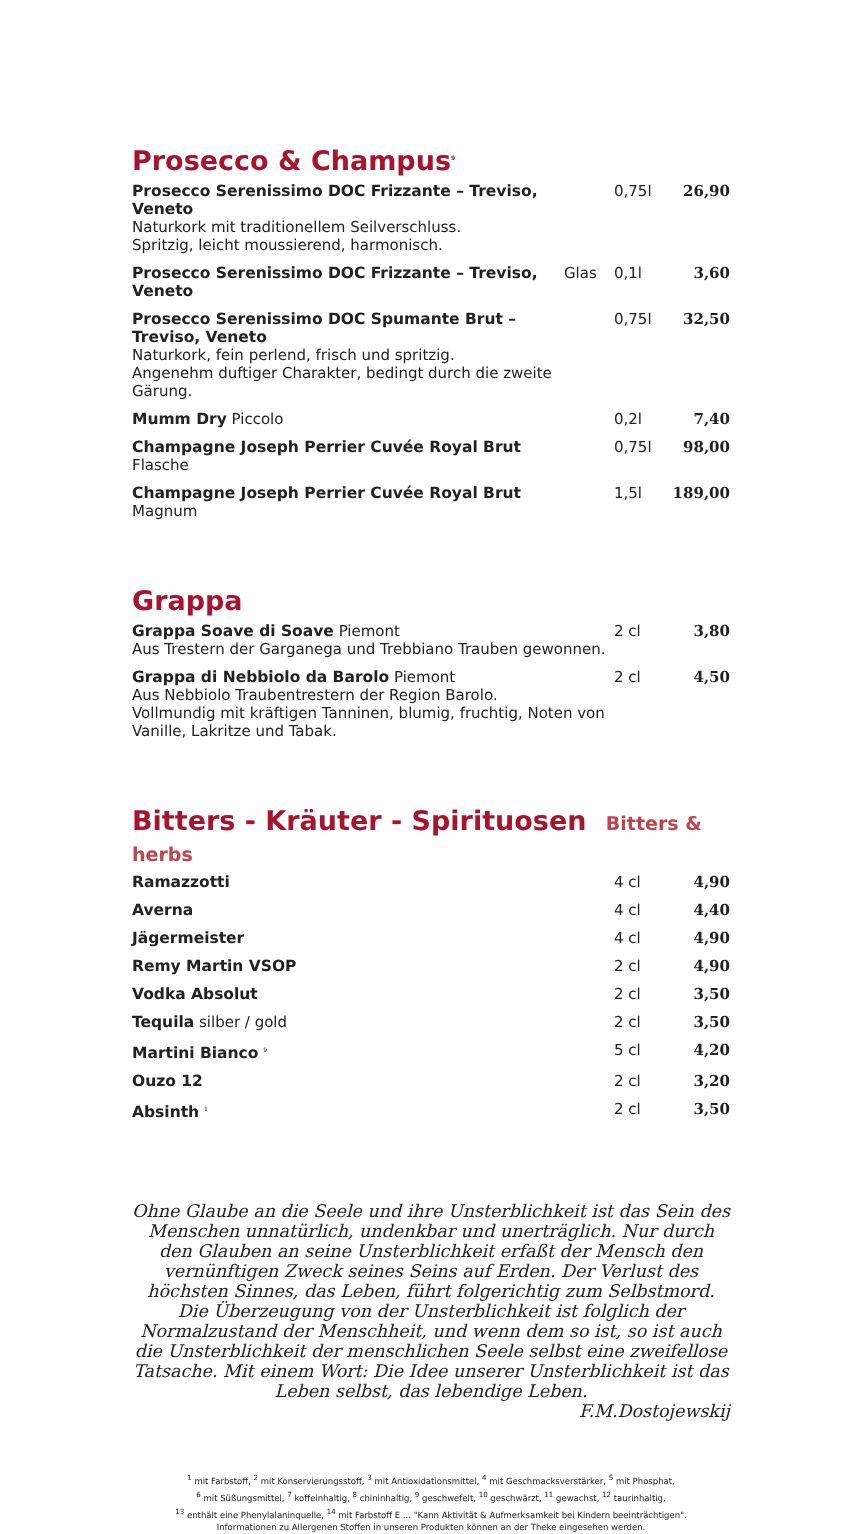Prosecco & Champus<sup>9</sup>
| Prosecco Serenissimo DOC Frizzante – Treviso, Veneto Naturkork mit traditionellem Seilverschluss. Spritzig, leicht moussierend, harmonisch. | | 0,75l | 26,90 |
| Prosecco Serenissimo DOC Frizzante – Treviso, Veneto | Glas | 0,1l | 3,60 |
| Prosecco Serenissimo DOC Spumante Brut – Treviso, Veneto Naturkork, fein perlend, frisch und spritzig. Angenehm duftiger Charakter, bedingt durch die zweite Gärung. | | 0,75l | 32,50 |
| Mumm Dry Piccolo | | 0,2l | 7,40 |
| Champagne Joseph Perrier Cuvée Royal Brut Flasche | | 0,75l | 98,00 |
| Champagne Joseph Perrier Cuvée Royal Brut Magnum | | 1,5l | 189,00 |
Grappa
| Grappa Soave di Soave Piemont Aus Trestern der Garganega und Trebbiano Trauben gewonnen. | 2 cl | 3,80 |
| Grappa di Nebbiolo da Barolo Piemont Aus Nebbiolo Traubentrestern der Region Barolo. Vollmundig mit kräftigen Tanninen, blumig, fruchtig, Noten von Vanille, Lakritze und Tabak. | 2 cl | 4,50 |
Bitters - Kräuter - Spirituosen Bitters & herbs
| Ramazzotti | 4 cl | 4,90 |
| Averna | 4 cl | 4,40 |
| Jägermeister | 4 cl | 4,90 |
| Remy Martin VSOP | 2 cl | 4,90 |
| Vodka Absolut | 2 cl | 3,50 |
| Tequila silber / gold | 2 cl | 3,50 |
| Martini Bianco <sup>9</sup> | 5 cl | 4,20 |
| Ouzo 12 | 2 cl | 3,20 |
| Absinth <sup>1</sup> | 2 cl | 3,50 |
Ohne Glaube an die Seele und ihre Unsterblichkeit ist das Sein des Menschen unnatürlich, undenkbar und unerträglich. Nur durch den Glauben an seine Unsterblichkeit erfaßt der Mensch den vernünftigen Zweck seines Seins auf Erden. Der Verlust des höchsten Sinnes, das Leben, führt folgerichtig zum Selbstmord. Die Überzeugung von der Unsterblichkeit ist folglich der Normalzustand der Menschheit, und wenn dem so ist, so ist auch die Unsterblichkeit der menschlichen Seele selbst eine zweifellose Tatsache. Mit einem Wort: Die Idee unserer Unsterblichkeit ist das Leben selbst, das lebendige Leben.
F.M.Dostojewskij
<sup>1</sup> mit Farbstoff, <sup>2</sup> mit Konservierungsstoff, <sup>3</sup> mit Antioxidationsmittel, <sup>4</sup> mit Geschmacksverstärker, <sup>5</sup> mit Phosphat,
<sup>6</sup> mit Süßungsmittel, <sup>7</sup> koffeinhaltig, <sup>8</sup> chininhaltig, <sup>9</sup> geschwefelt, <sup>10</sup> geschwärzt, <sup>11</sup> gewachst, <sup>12</sup> taurinhaltig,
<sup>13</sup> enthält eine Phenylalaninquelle, <sup>14</sup> mit Farbstoff E ... "Kann Aktivität & Aufmerksamkeit bei Kindern beeinträchtigen".
Informationen zu Allergenen Stoffen in unseren Produkten können an der Theke eingesehen werden.